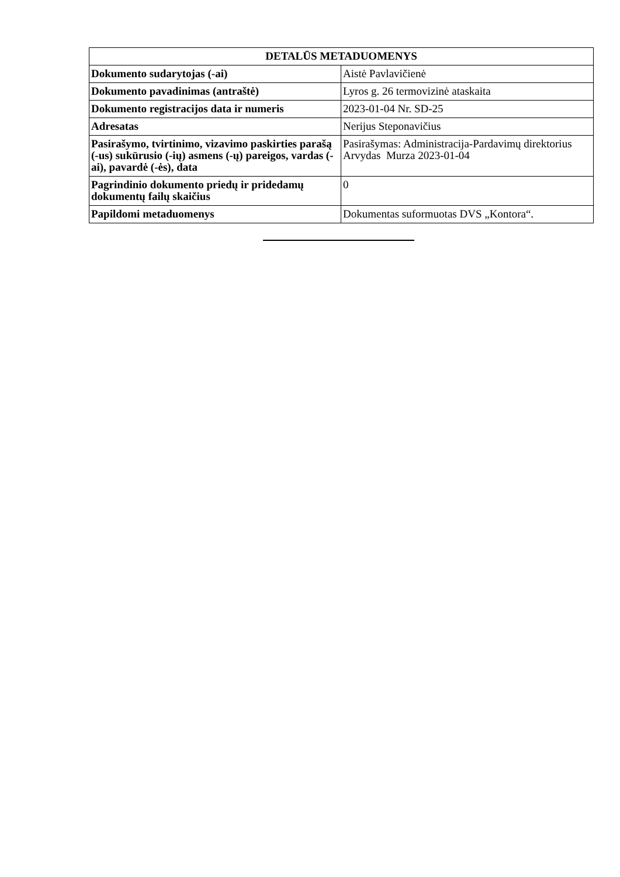| DETALŪS METADUOMENYS | |
| --- | --- |
| Dokumento sudarytojas (-ai) | Aistė Pavlavičienė |
| Dokumento pavadinimas (antraštė) | Lyros g. 26 termovizinė ataskaita |
| Dokumento registracijos data ir numeris | 2023-01-04 Nr. SD-25 |
| Adresatas | Nerijus Steponavičius |
| Pasirašymo, tvirtinimo, vizavimo paskirties parašą (-us) sukūrusio (-ių) asmens (-ų) pareigos, vardas (-ai), pavardė (-ės), data | Pasirašymas: Administracija-Pardavimų direktorius Arvydas Murza 2023-01-04 |
| Pagrindinio dokumento priedų ir pridedamų dokumentų failų skaičius | 0 |
| Papildomi metaduomenys | Dokumentas suformuotas DVS „Kontora“. |